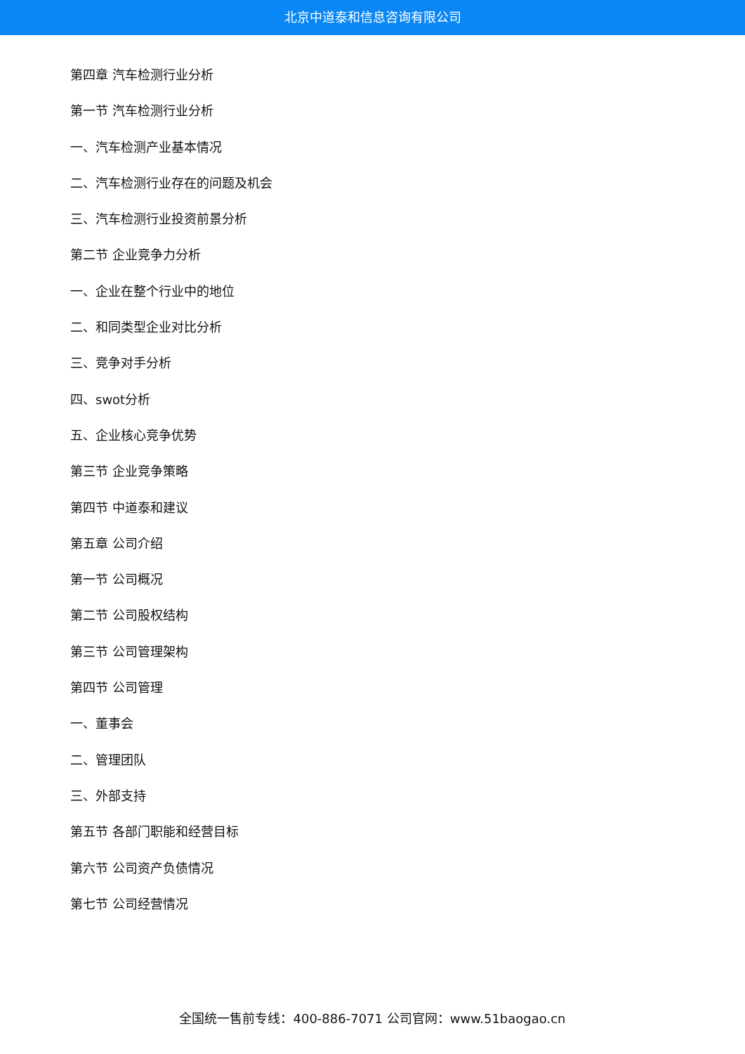北京中道泰和信息咨询有限公司
第四章 汽车检测行业分析
第一节 汽车检测行业分析
一、汽车检测产业基本情况
二、汽车检测行业存在的问题及机会
三、汽车检测行业投资前景分析
第二节 企业竞争力分析
一、企业在整个行业中的地位
二、和同类型企业对比分析
三、竞争对手分析
四、swot分析
五、企业核心竞争优势
第三节 企业竞争策略
第四节 中道泰和建议
第五章 公司介绍
第一节 公司概况
第二节 公司股权结构
第三节 公司管理架构
第四节 公司管理
一、董事会
二、管理团队
三、外部支持
第五节 各部门职能和经营目标
第六节 公司资产负债情况
第七节 公司经营情况
全国统一售前专线：400-886-7071 公司官网：www.51baogao.cn